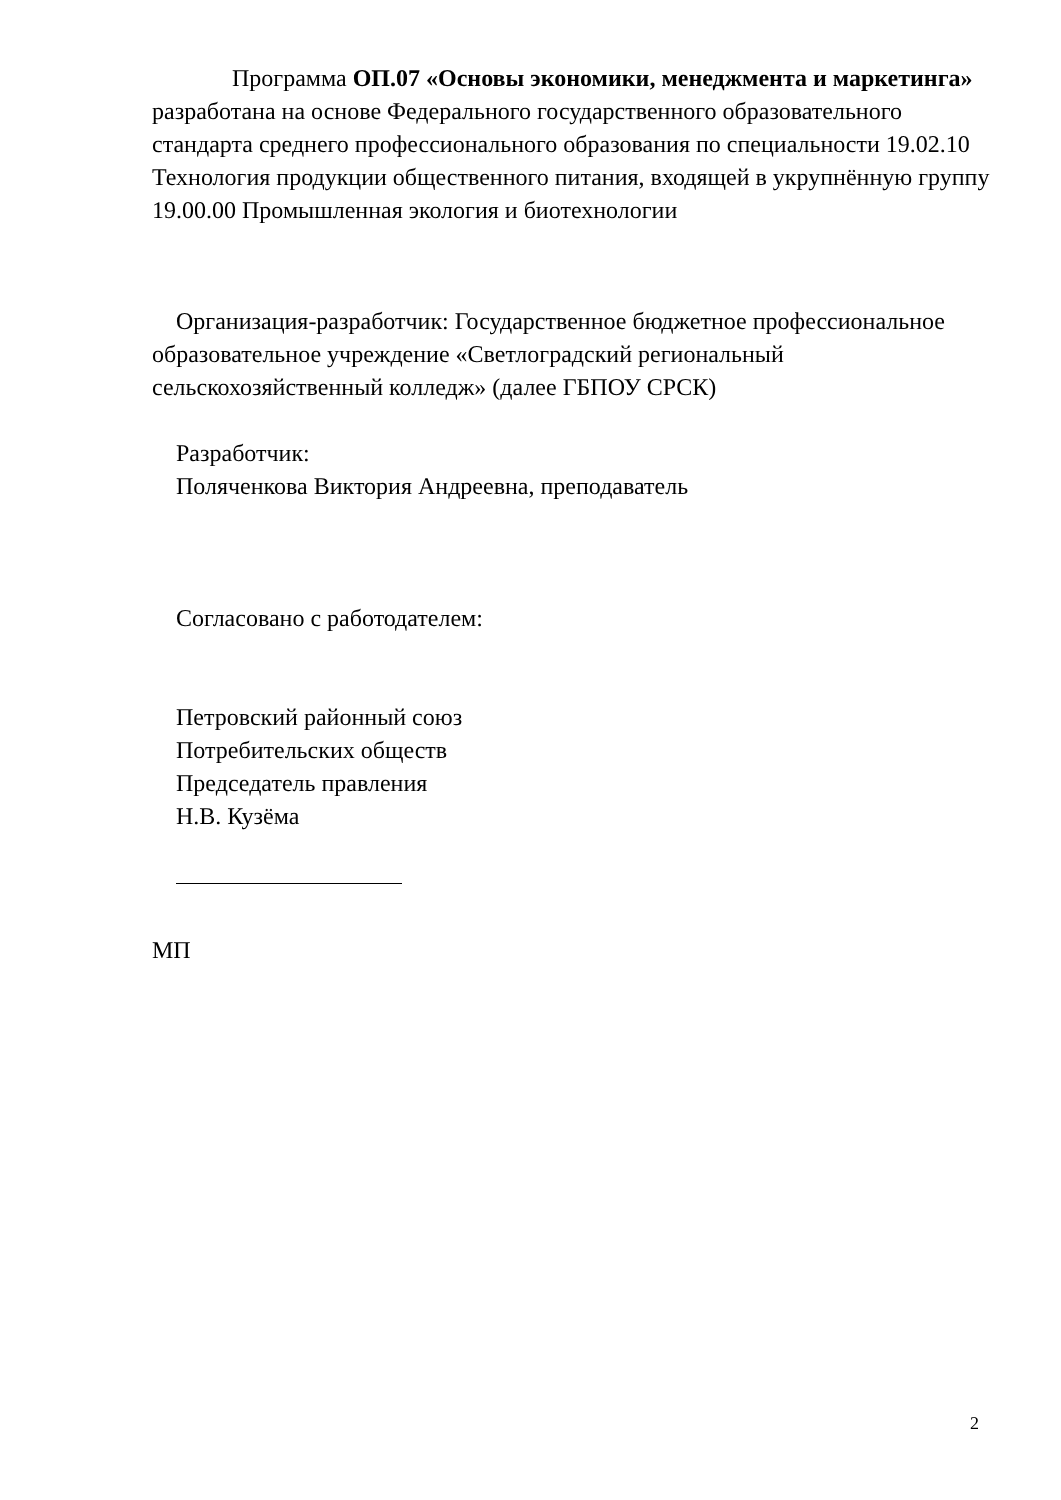Программа ОП.07 «Основы экономики, менеджмента и маркетинга» разработана на основе Федерального государственного образовательного стандарта среднего профессионального образования по специальности 19.02.10 Технология продукции общественного питания, входящей в укрупнённую группу 19.00.00 Промышленная экология и биотехнологии
Организация-разработчик: Государственное бюджетное профессиональное образовательное учреждение «Светлоградский региональный сельскохозяйственный колледж» (далее ГБПОУ СРСК)
Разработчик:
Поляченкова Виктория Андреевна, преподаватель
Согласовано с работодателем:
Петровский районный союз
Потребительских обществ
Председатель правления
Н.В. Кузёма
МП
2